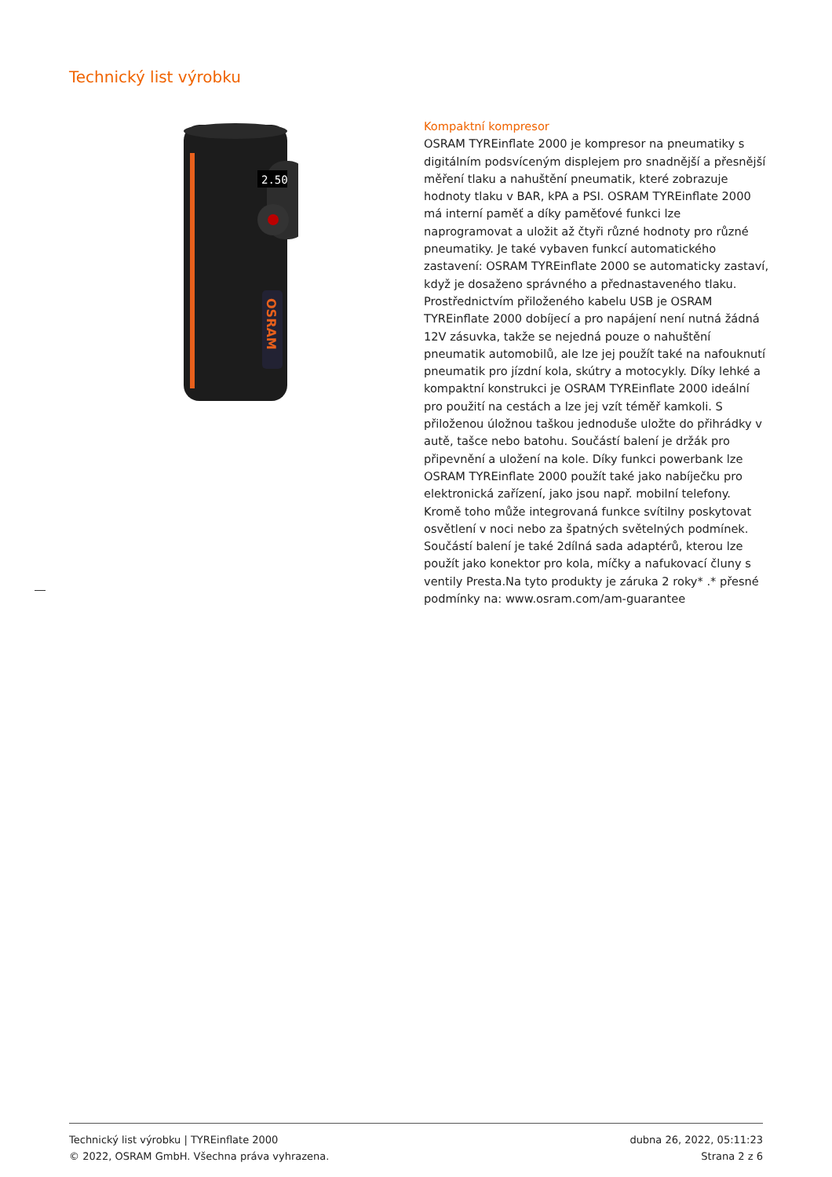Technický list výrobku
2.50
OSRAM
Kompaktní kompresor
OSRAM TYREinflate 2000 je kompresor na pneumatiky s digitálním podsvíceným displejem pro snadnější a přesnější měření tlaku a nahuštění pneumatik, které zobrazuje hodnoty tlaku v BAR, kPA a PSI. OSRAM TYREinflate 2000 má interní paměť a díky paměťové funkci lze naprogramovat a uložit až čtyři různé hodnoty pro různé pneumatiky. Je také vybaven funkcí automatického zastavení: OSRAM TYREinflate 2000 se automaticky zastaví, když je dosaženo správného a přednastaveného tlaku. Prostřednictvím přiloženého kabelu USB je OSRAM TYREinflate 2000 dobíjecí a pro napájení není nutná žádná 12V zásuvka, takže se nejedná pouze o nahuštění pneumatik automobilů, ale lze jej použít také na nafouknutí pneumatik pro jízdní kola, skútry a motocykly. Díky lehké a kompaktní konstrukci je OSRAM TYREinflate 2000 ideální pro použití na cestách a lze jej vzít téměř kamkoli. S přiloženou úložnou taškou jednoduše uložte do přihrádky v autě, tašce nebo batohu. Součástí balení je držák pro připevnění a uložení na kole. Díky funkci powerbank lze OSRAM TYREinflate 2000 použít také jako nabíječku pro elektronická zařízení, jako jsou např. mobilní telefony. Kromě toho může integrovaná funkce svítilny poskytovat osvětlení v noci nebo za špatných světelných podmínek. Součástí balení je také 2dílná sada adaptérů, kterou lze použít jako konektor pro kola, míčky a nafukovací čluny s ventily Presta.Na tyto produkty je záruka 2 roky* .* přesné podmínky na: www.osram.com/am-guarantee
Technický list výrobku | TYREinflate 2000
© 2022, OSRAM GmbH. Všechna práva vyhrazena.
dubna 26, 2022, 05:11:23
Strana 2 z 6